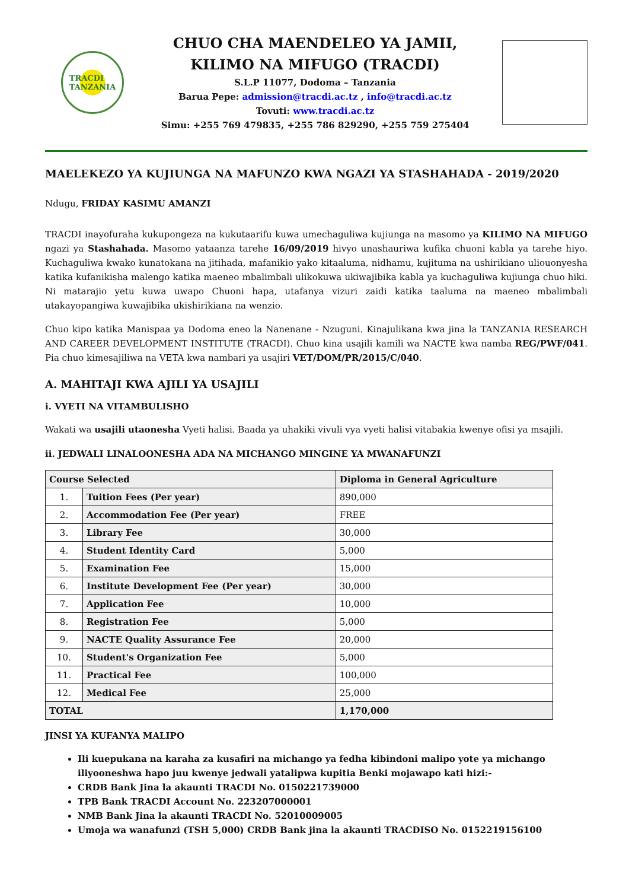TRACDI
TANZANIA
CHUO CHA MAENDELEO YA JAMII,
KILIMO NA MIFUGO (TRACDI)
S.L.P 11077, Dodoma – Tanzania
Barua Pepe: admission@tracdi.ac.tz , info@tracdi.ac.tz
Tovuti: www.tracdi.ac.tz
Simu: +255 769 479835, +255 786 829290, +255 759 275404
MAELEKEZO YA KUJIUNGA NA MAFUNZO KWA NGAZI YA STASHAHADA - 2019/2020
Ndugu, FRIDAY KASIMU AMANZI
TRACDI inayofuraha kukupongeza na kukutaarifu kuwa umechaguliwa kujiunga na masomo ya KILIMO NA MIFUGO ngazi ya Stashahada. Masomo yataanza tarehe 16/09/2019 hivyo unashauriwa kufika chuoni kabla ya tarehe hiyo. Kuchaguliwa kwako kunatokana na jitihada, mafanikio yako kitaaluma, nidhamu, kujituma na ushirikiano uliouonyesha katika kufanikisha malengo katika maeneo mbalimbali ulikokuwa ukiwajibika kabla ya kuchaguliwa kujiunga chuo hiki. Ni matarajio yetu kuwa uwapo Chuoni hapa, utafanya vizuri zaidi katika taaluma na maeneo mbalimbali utakayopangiwa kuwajibika ukishirikiana na wenzio.
Chuo kipo katika Manispaa ya Dodoma eneo la Nanenane - Nzuguni. Kinajulikana kwa jina la TANZANIA RESEARCH AND CAREER DEVELOPMENT INSTITUTE (TRACDI). Chuo kina usajili kamili wa NACTE kwa namba REG/PWF/041. Pia chuo kimesajiliwa na VETA kwa nambari ya usajiri VET/DOM/PR/2015/C/040.
A. MAHITAJI KWA AJILI YA USAJILI
i. VYETI NA VITAMBULISHO
Wakati wa usajili utaonesha Vyeti halisi. Baada ya uhakiki vivuli vya vyeti halisi vitabakia kwenye ofisi ya msajili.
ii. JEDWALI LINALOONESHA ADA NA MICHANGO MINGINE YA MWANAFUNZI
| Course Selected | | Diploma in General Agriculture |
| --- | --- | --- |
| 1. | Tuition Fees (Per year) | 890,000 |
| 2. | Accommodation Fee (Per year) | FREE |
| 3. | Library Fee | 30,000 |
| 4. | Student Identity Card | 5,000 |
| 5. | Examination Fee | 15,000 |
| 6. | Institute Development Fee (Per year) | 30,000 |
| 7. | Application Fee | 10,000 |
| 8. | Registration Fee | 5,000 |
| 9. | NACTE Quality Assurance Fee | 20,000 |
| 10. | Student's Organization Fee | 5,000 |
| 11. | Practical Fee | 100,000 |
| 12. | Medical Fee | 25,000 |
| TOTAL | | 1,170,000 |
JINSI YA KUFANYA MALIPO
Ili kuepukana na karaha za kusafiri na michango ya fedha kibindoni malipo yote ya michango iliyooneshwa hapo juu kwenye jedwali yatalipwa kupitia Benki mojawapo kati hizi:-
CRDB Bank Jina la akaunti TRACDI No. 0150221739000
TPB Bank TRACDI Account No. 223207000001
NMB Bank Jina la akaunti TRACDI No. 52010009005
Umoja wa wanafunzi (TSH 5,000) CRDB Bank jina la akaunti TRACDISO No. 0152219156100